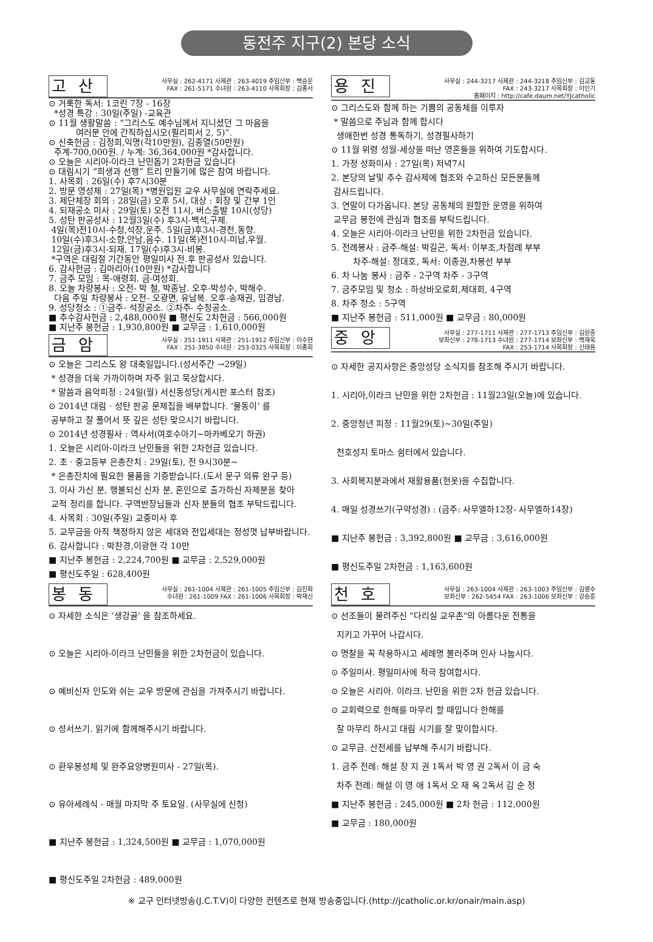동전주 지구(2) 본당 소식
고산
사무실 : 262-4171 사제관 : 263-4019 주임신부 : 백승운
FAX : 261-5171 수녀원 : 263-4110 사목회장 : 김종서
⊙ 거룩한 독서: 1코린 7장 - 16장
*성경 특강 : 30일(주일) -교육관
⊙ 11월 생활말씀 : “그리스도 예수님께서 지니셨던 그 마음을
여러분 안에 간직하십시오(필리피서 2, 5)”.
⊙ 신축헌금 : 김정희,익명(각10만원), 김종열(50만원)
주계-700,000원. / 누계: 36,364,000원 *감사합니다.
⊙ 오늘은 시리아-이라크 난민돕기 2차헌금 있습니다
⊙ 대림시기 “희생과 선행” 트리 만들기에 많은 참여 바랍니다.
1. 사목회 : 26일(수) 후7시30분
2. 방문 영성체 : 27일(목) *병원입원 교우 사무실에 연락주세요.
3. 제단체장 회의 : 28일(금) 오후 5시, 대상 : 회장 및 간부 1인
4. 되재공소 미사 : 29일(토) 오전 11시, 버스출발 10시(성당)
5. 성탄 판공성사 : 12월3일(수) 후3시-백석,구제.
4일(목)전10시-수청,석장,운주. 5일(금)후3시-경천,동향.
10일(수)후3시-소향,안남,음수. 11일(목)전10시-미납,우월.
12일(금)후3시-되재. 17일(수)후3시-비봉.
*구역은 대림절 기간동안 평일미사 전.후 판공성사 있습니다.
6. 감사헌금 : 김마리아(10만원) *감사합니다
7. 금주 모임 : 목-애령회. 금-여성회.
8. 오늘 차량봉사 : 오전- 박 철, 박종남. 오후-박성수, 박해수.
다음 주일 차량봉사 : 오전- 오광면, 유남복. 오후-송재권, 임경남.
9. 성당청소 : ①금주- 석장공소. ②차주- 수청공소.
■ 추수감사헌금 : 2,488,000원 ■ 평신도 2차헌금 : 566,000원
■ 지난주 봉헌금 : 1,930,800원 ■ 교무금 : 1,610,000원
금암
사무실 : 251-1911 사제관 : 251-1912 주임신부 : 이수현
FAX : 251-3850 수녀원 : 253-0325 사목회장 : 이종희
⊙ 오늘은 그리스도 왕 대축일입니다.(성서주간 →29일)
* 성경을 더욱 가까이하며 자주 읽고 묵상합시다.
* 말씀과 음악피정 : 24일(월) 서신동성당(게시판 포스터 참조)
⊙ 2014년 대림 · 성탄 판공 문제집을 배부합니다. ‘물동이’ 를
공부하고 잘 풀어서 뜻 깊은 성탄 맞으시기 바랍니다.
⊙ 2014년 성경필사 : 역사서(여호수아기~마카베오기 하권)
1. 오늘은 시리아-이라크 난민들을 위한 2차헌금 있습니다.
2. 초 · 중고등부 은총잔치 : 29일(토), 전 9시30분~
* 은총잔치에 필요한 물품을 기증받습니다.(도서 문구 의류 완구 등)
3. 이사 가신 분, 행불되신 신자 분, 혼인으로 출가하신 자제분을 찾아
교적 정리를 합니다. 구역반장님들과 신자 분들의 협조 부탁드립니다.
4. 사목회 : 30일(주일) 교중미사 후
5. 교무금을 아직 책정하지 않은 세대와 전입세대는 정성껏 납부바랍니다.
6. 감사합니다 : 박찬경,이광현 각 10만
■ 지난주 봉헌금 : 2,224,700원 ■ 교무금 : 2,529,000원
■ 평신도주일 : 628,400원
봉동
사무실 : 261-1004 사제관 : 261-1005 주임신부 : 김진화
수녀원 : 261-1009 FAX : 261-1006 사목회장 : 박재신
⊙ 자세한 소식은 ‘생강골’ 을 참조하세요.
⊙ 오늘은 시리아-이라크 난민들을 위한 2차헌금이 있습니다.
⊙ 예비신자 인도와 쉬는 교우 방문에 관심을 가져주시기 바랍니다.
⊙ 성서쓰기. 읽기에 함께해주시기 바랍니다.
⊙ 환우봉성체 및 완주요양병원미사 - 27일(목).
⊙ 유아세례식 - 매월 마지막 주 토요일. (사무실에 신청)
■ 지난주 봉헌금 : 1,324,500원 ■ 교무금 : 1,070,000원
■ 평신도주일 2차헌금 : 489,000원
용진
사무실 : 244-3217 사제관 : 244-3218 주임신부 : 김교동
FAX : 243-3217 사목회장 : 이인기
홈페이지 : http://cafe.daum.net/YJcatholic
⊙ 그리스도와 함께 하는 기쁨의 공동체를 이루자
* 말씀으로 주님과 함께 합시다
생애한번 성경 통독하기, 성경필사하기
⊙ 11월 위령 성월-세상을 떠난 영혼들을 위하여 기도합시다.
1. 가정 성화미사 : 27일(목) 저녁7시
2. 본당의 날및 추수 감사제에 협조와 수고하신 모든분들께
감사드립니다.
3. 연말이 다가옵니다. 본당 공동체의 원할한 운영을 위하여
교무금 봉헌에 관심과 협조를 부탁드립니다.
4. 오늘은 시리아-이라크 난민을 위한 2차헌금 있습니다.
5. 전례봉사 : 금주-해설: 박길곤, 독서: 이부조,차점례 부부
차주-해설: 정대호, 독서: 이종권,차봉선 부부
6. 차 나눔 봉사 : 금주 - 2구역 차주 - 3구역
7. 금주모임 및 청소 : 하상바오로회,제대회, 4구역
8. 차주 청소 : 5구역
■ 지난주 봉헌금 : 511,000원 ■ 교무금 : 80,000원
중앙
사무실 : 277-1711 사제관 : 277-1713 주임신부 : 김원중
보좌신부 : 278-1713 수녀원 : 277-1714 보좌신부 : 백재욱
FAX : 253-1714 사목회장 : 신태용
⊙ 자세한 공지사항은 중앙성당 소식지를 참조해 주시기 바랍니다.
1. 시리아,이라크 난민을 위한 2차헌금 : 11월23일(오늘)에 있습니다.
2. 중앙청년 피정 : 11월29(토)~30일(주일)
천호성지 토마스 쉼터에서 있습니다.
3. 사회복지분과에서 재활용품(헌옷)을 수집합니다.
4. 매일 성경쓰기(구약성경) : (금주: 사무엘하12장- 사무엘하14장)
■ 지난주 봉헌금 : 3,392,800원 ■ 교무금 : 3,616,000원
■ 평신도주일 2차헌금 : 1,163,600원
천호
사무실 : 263-1004 사제관 : 263-1003 주임신부 : 김영수
보좌신부 : 262-5454 FAX : 263-1006 보좌신부 : 강승훈
⊙ 선조들이 물려주신 "다리실 교우촌"의 아름다운 전통을
지키고 가꾸어 나갑시다.
⊙ 명찰을 꼭 착용하시고 세례명 불러주며 인사 나눕시다.
⊙ 주일미사. 평일미사에 적극 참여합시다.
⊙ 오늘은 시리아. 이라크. 난민을 위한 2차 헌금 있습니다.
⊙ 교회력으로 한해를 마무리 할 때입니다 한해를
잘 마무리 하시고 대림 시기를 잘 맞이합시다.
⊙ 교무금. 산전세를 납부해 주시기 바랍니다.
1. 금주 전례: 해설 장 지 권 1독서 박 영 권 2독서 이 금 숙
차주 전례: 해설 이 영 애 1독서 오 재 옥 2독서 김 순 정
■ 지난주 봉헌금 : 245,000원 ■ 2차 헌금 : 112,000원
■ 교무금 : 180,000원
※ 교구 인터넷방송(J.C.T.V)이 다양한 컨텐츠로 현재 방송중입니다.(http://jcatholic.or.kr/onair/main.asp)